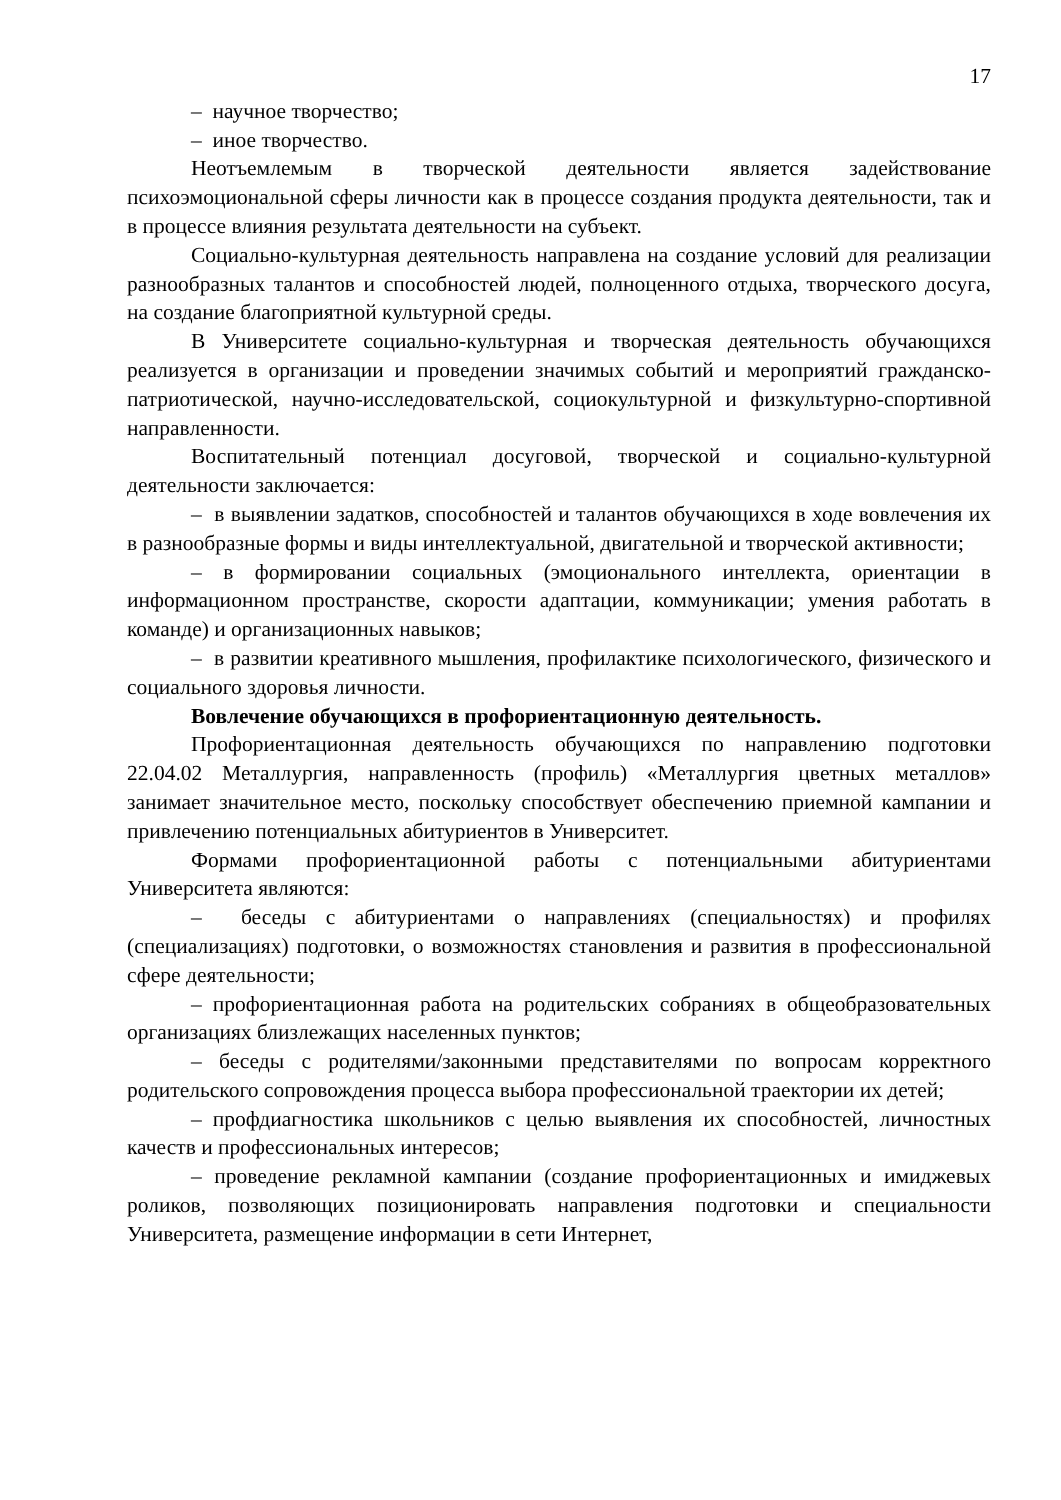17
– научное творчество;
– иное творчество.
Неотъемлемым в творческой деятельности является задействование психоэмоциональной сферы личности как в процессе создания продукта деятельности, так и в процессе влияния результата деятельности на субъект.
Социально-культурная деятельность направлена на создание условий для реализации разнообразных талантов и способностей людей, полноценного отдыха, творческого досуга, на создание благоприятной культурной среды.
В Университете социально-культурная и творческая деятельность обучающихся реализуется в организации и проведении значимых событий и мероприятий гражданско-патриотической, научно-исследовательской, социокультурной и физкультурно-спортивной направленности.
Воспитательный потенциал досуговой, творческой и социально-культурной деятельности заключается:
– в выявлении задатков, способностей и талантов обучающихся в ходе вовлечения их в разнообразные формы и виды интеллектуальной, двигательной и творческой активности;
– в формировании социальных (эмоционального интеллекта, ориентации в информационном пространстве, скорости адаптации, коммуникации; умения работать в команде) и организационных навыков;
– в развитии креативного мышления, профилактике психологического, физического и социального здоровья личности.
Вовлечение обучающихся в профориентационную деятельность.
Профориентационная деятельность обучающихся по направлению подготовки 22.04.02 Металлургия, направленность (профиль) «Металлургия цветных металлов» занимает значительное место, поскольку способствует обеспечению приемной кампании и привлечению потенциальных абитуриентов в Университет.
Формами профориентационной работы с потенциальными абитуриентами Университета являются:
– беседы с абитуриентами о направлениях (специальностях) и профилях (специализациях) подготовки, о возможностях становления и развития в профессиональной сфере деятельности;
– профориентационная работа на родительских собраниях в общеобразовательных организациях близлежащих населенных пунктов;
– беседы с родителями/законными представителями по вопросам корректного родительского сопровождения процесса выбора профессиональной траектории их детей;
– профдиагностика школьников с целью выявления их способностей, личностных качеств и профессиональных интересов;
– проведение рекламной кампании (создание профориентационных и имиджевых роликов, позволяющих позиционировать направления подготовки и специальности Университета, размещение информации в сети Интернет,